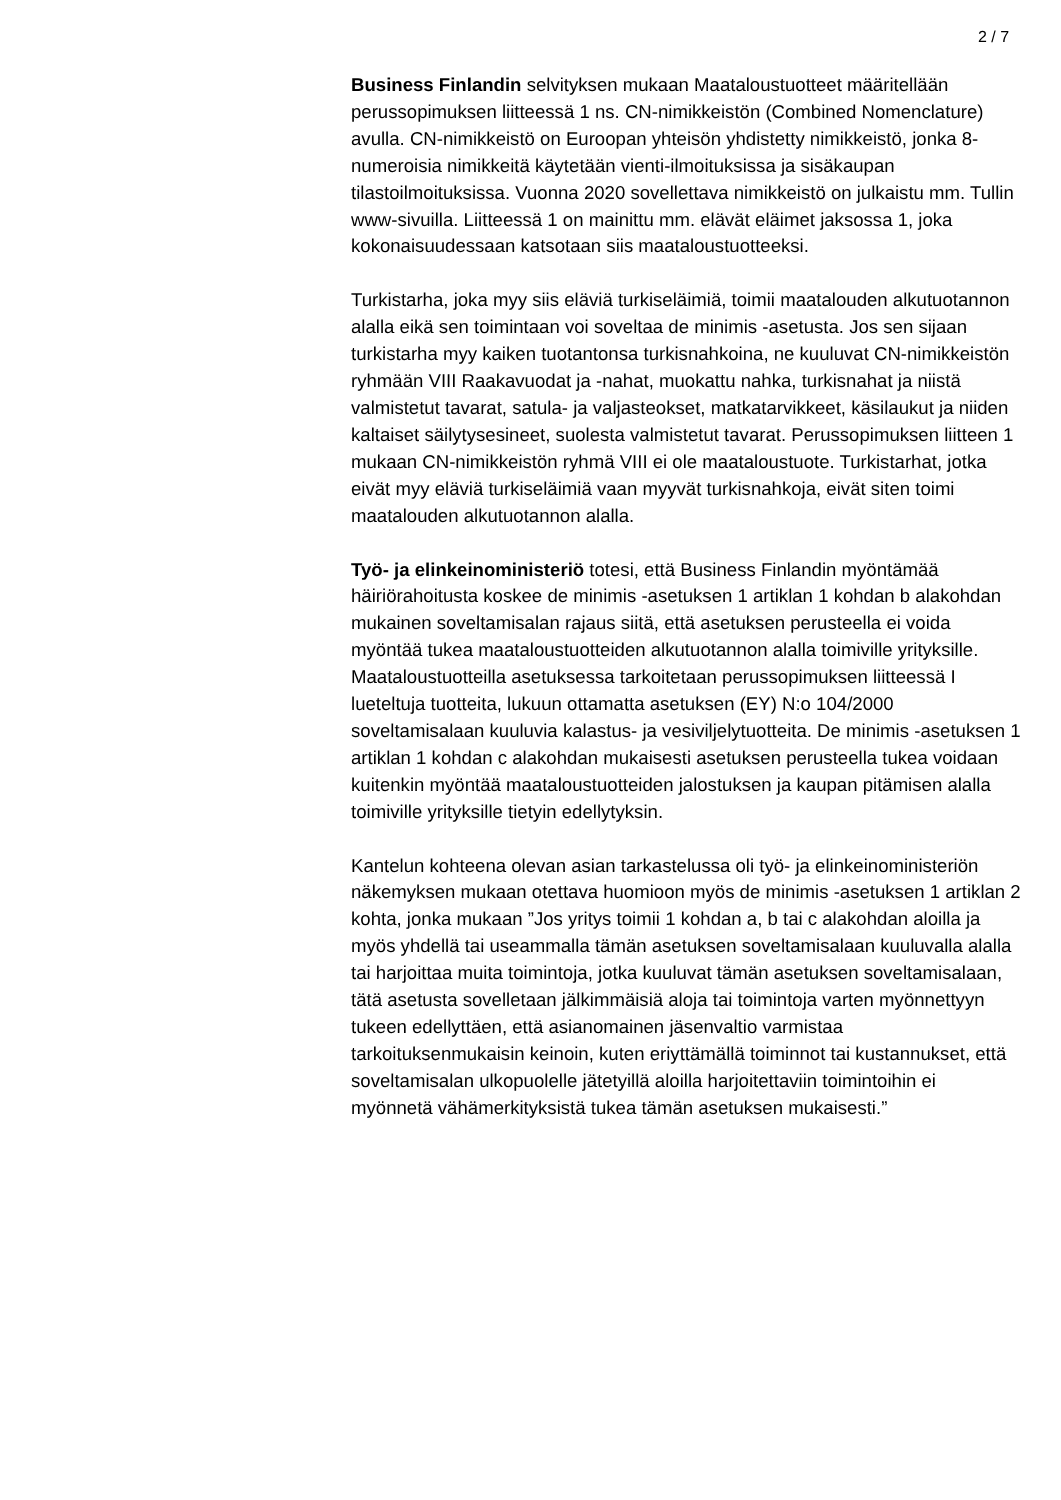2 / 7
Business Finlandin selvityksen mukaan Maataloustuotteet määritellään perussopimuksen liitteessä 1 ns. CN-nimikkeistön (Combined Nomenclature) avulla. CN-nimikkeistö on Euroopan yhteisön yhdistetty nimikkeistö, jonka 8-numeroisia nimikkeitä käytetään vienti-ilmoituksissa ja sisäkaupan tilastoilmoituksissa. Vuonna 2020 sovellettava nimikkeistö on julkaistu mm. Tullin www-sivuilla. Liitteessä 1 on mainittu mm. elävät eläimet jaksossa 1, joka kokonaisuudessaan katsotaan siis maataloustuotteeksi.
Turkistarha, joka myy siis eläviä turkiseläimiä, toimii maatalouden alkutuotannon alalla eikä sen toimintaan voi soveltaa de minimis -asetusta. Jos sen sijaan turkistarha myy kaiken tuotantonsa turkisnahkoina, ne kuuluvat CN-nimikkeistön ryhmään VIII Raakavuodat ja -nahat, muokattu nahka, turkisnahat ja niistä valmistetut tavarat, satula- ja valjasteokset, matkatarvikkeet, käsilaukut ja niiden kaltaiset säilytysesineet, suolesta valmistetut tavarat. Perussopimuksen liitteen 1 mukaan CN-nimikkeistön ryhmä VIII ei ole maataloustuote. Turkistarhat, jotka eivät myy eläviä turkiseläimiä vaan myyvät turkisnahkoja, eivät siten toimi maatalouden alkutuotannon alalla.
Työ- ja elinkeinoministeriö totesi, että Business Finlandin myöntämää häiriörahoitusta koskee de minimis -asetuksen 1 artiklan 1 kohdan b alakohdan mukainen soveltamisalan rajaus siitä, että asetuksen perusteella ei voida myöntää tukea maataloustuotteiden alkutuotannon alalla toimiville yrityksille. Maataloustuotteilla asetuksessa tarkoitetaan perussopimuksen liitteessä I lueteltuja tuotteita, lukuun ottamatta asetuksen (EY) N:o 104/2000 soveltamisalaan kuuluvia kalastus- ja vesiviljelytuotteita. De minimis -asetuksen 1 artiklan 1 kohdan c alakohdan mukaisesti asetuksen perusteella tukea voidaan kuitenkin myöntää maataloustuotteiden jalostuksen ja kaupan pitämisen alalla toimiville yrityksille tietyin edellytyksin.
Kantelun kohteena olevan asian tarkastelussa oli työ- ja elinkeinoministeriön näkemyksen mukaan otettava huomioon myös de minimis -asetuksen 1 artiklan 2 kohta, jonka mukaan ”Jos yritys toimii 1 kohdan a, b tai c alakohdan aloilla ja myös yhdellä tai useammalla tämän asetuksen soveltamisalaan kuuluvalla alalla tai harjoittaa muita toimintoja, jotka kuuluvat tämän asetuksen soveltamisalaan, tätä asetusta sovelletaan jälkimmäisiä aloja tai toimintoja varten myönnettyyn tukeen edellyttäen, että asianomainen jäsenvaltio varmistaa tarkoituksenmukaisin keinoin, kuten eriyttämällä toiminnot tai kustannukset, että soveltamisalan ulkopuolelle jätetyillä aloilla harjoitettaviin toimintoihin ei myönnetä vähämerkityksistä tukea tämän asetuksen mukaisesti.”